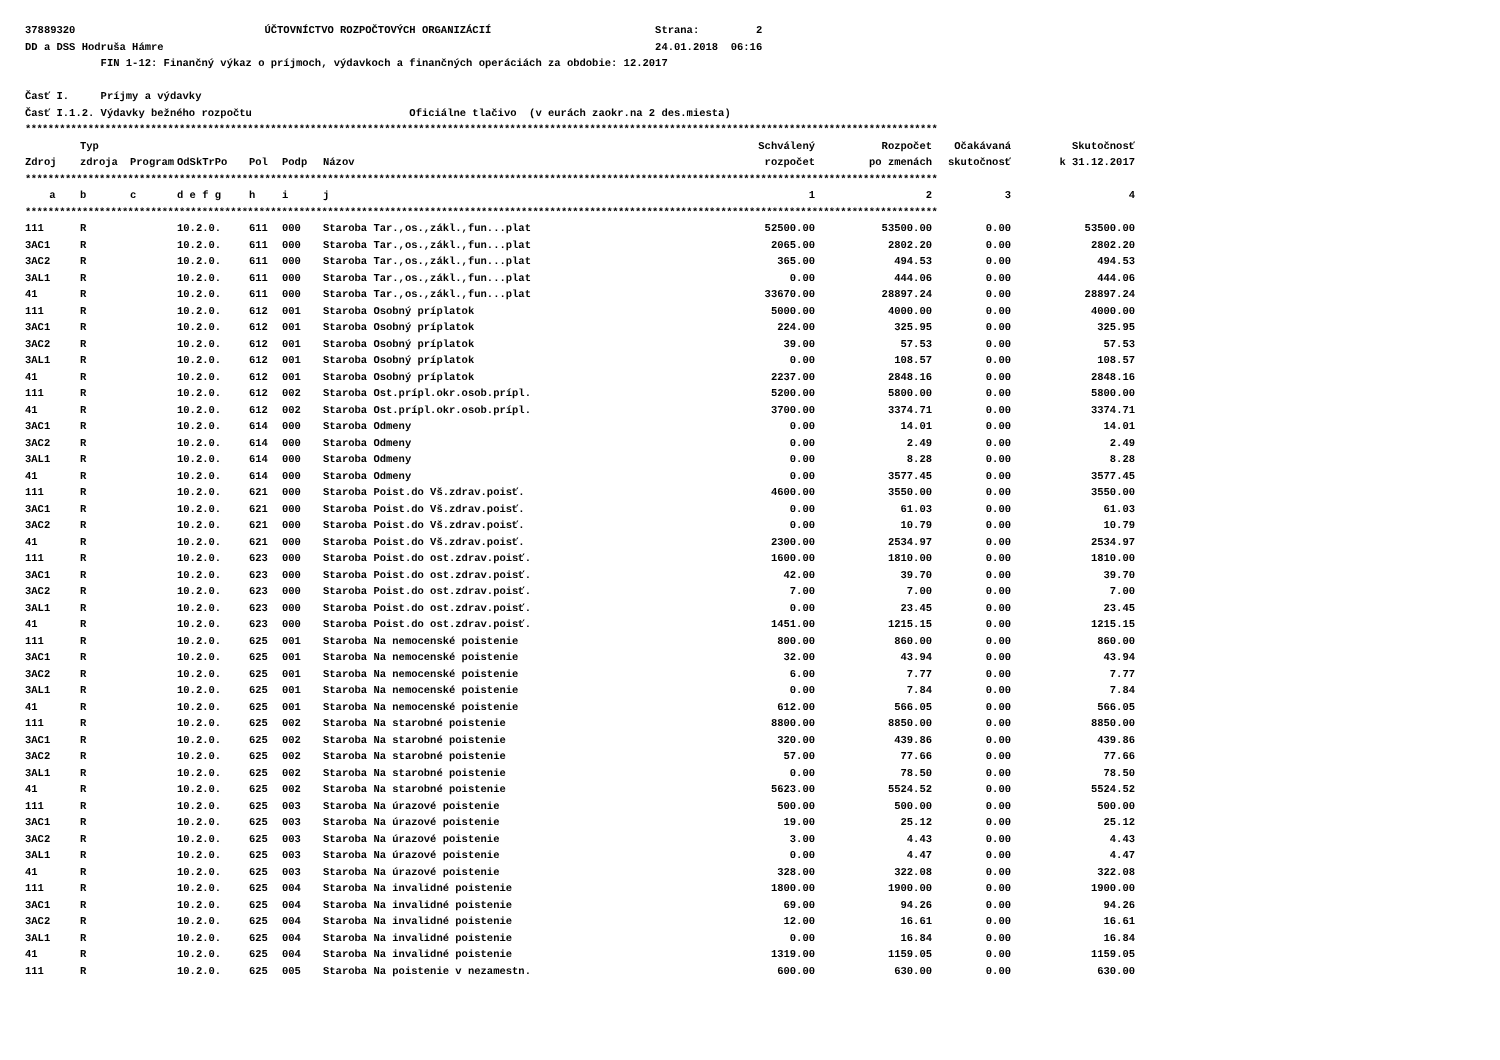37889320 ÚČTOVNÍCTVO ROZPOČTOVÝCH ORGANIZÁCIÍ Strana: 2
DD a DSS Hodruša Hámre 24.01.2018 06:16
FIN 1-12: Finančný výkaz o príjmoch, výdavkoch a finančných operáciách za obdobie: 12.2017
Časť I. Príjmy a výdavky
Časť I.1.2. Výdavky bežného rozpočtu Oficiálne tlačivo (v eurách zaokr.na 2 des.miesta)
| **************************************************************************************************************************************************************** | | | | | | | | | | |
| | Typ | | | | | | Schválený | Rozpočet | Očakávaná | Skutočnosť |
| Zdroj | zdroja | Program | OdSkTrPo | Pol | Podp | Názov | rozpočet | po zmenách | skutočnosť | k 31.12.2017 |
| **************************************************************************************************************************************************************** | | | | | | | | | | |
| a | b | c | d e f g | h | i | j | 1 | 2 | 3 | 4 |
| **************************************************************************************************************************************************************** | | | | | | | | | | |
| 111 | R | | 10.2.0. | 611 | 000 | Staroba Tar.,os.,zákl.,fun...plat | 52500.00 | 53500.00 | 0.00 | 53500.00 |
| 3AC1 | R | | 10.2.0. | 611 | 000 | Staroba Tar.,os.,zákl.,fun...plat | 2065.00 | 2802.20 | 0.00 | 2802.20 |
| 3AC2 | R | | 10.2.0. | 611 | 000 | Staroba Tar.,os.,zákl.,fun...plat | 365.00 | 494.53 | 0.00 | 494.53 |
| 3AL1 | R | | 10.2.0. | 611 | 000 | Staroba Tar.,os.,zákl.,fun...plat | 0.00 | 444.06 | 0.00 | 444.06 |
| 41 | R | | 10.2.0. | 611 | 000 | Staroba Tar.,os.,zákl.,fun...plat | 33670.00 | 28897.24 | 0.00 | 28897.24 |
| 111 | R | | 10.2.0. | 612 | 001 | Staroba Osobný príplatok | 5000.00 | 4000.00 | 0.00 | 4000.00 |
| 3AC1 | R | | 10.2.0. | 612 | 001 | Staroba Osobný príplatok | 224.00 | 325.95 | 0.00 | 325.95 |
| 3AC2 | R | | 10.2.0. | 612 | 001 | Staroba Osobný príplatok | 39.00 | 57.53 | 0.00 | 57.53 |
| 3AL1 | R | | 10.2.0. | 612 | 001 | Staroba Osobný príplatok | 0.00 | 108.57 | 0.00 | 108.57 |
| 41 | R | | 10.2.0. | 612 | 001 | Staroba Osobný príplatok | 2237.00 | 2848.16 | 0.00 | 2848.16 |
| 111 | R | | 10.2.0. | 612 | 002 | Staroba Ost.prípl.okr.osob.prípl. | 5200.00 | 5800.00 | 0.00 | 5800.00 |
| 41 | R | | 10.2.0. | 612 | 002 | Staroba Ost.prípl.okr.osob.prípl. | 3700.00 | 3374.71 | 0.00 | 3374.71 |
| 3AC1 | R | | 10.2.0. | 614 | 000 | Staroba Odmeny | 0.00 | 14.01 | 0.00 | 14.01 |
| 3AC2 | R | | 10.2.0. | 614 | 000 | Staroba Odmeny | 0.00 | 2.49 | 0.00 | 2.49 |
| 3AL1 | R | | 10.2.0. | 614 | 000 | Staroba Odmeny | 0.00 | 8.28 | 0.00 | 8.28 |
| 41 | R | | 10.2.0. | 614 | 000 | Staroba Odmeny | 0.00 | 3577.45 | 0.00 | 3577.45 |
| 111 | R | | 10.2.0. | 621 | 000 | Staroba Poist.do Vš.zdrav.poisť. | 4600.00 | 3550.00 | 0.00 | 3550.00 |
| 3AC1 | R | | 10.2.0. | 621 | 000 | Staroba Poist.do Vš.zdrav.poisť. | 0.00 | 61.03 | 0.00 | 61.03 |
| 3AC2 | R | | 10.2.0. | 621 | 000 | Staroba Poist.do Vš.zdrav.poisť. | 0.00 | 10.79 | 0.00 | 10.79 |
| 41 | R | | 10.2.0. | 621 | 000 | Staroba Poist.do Vš.zdrav.poisť. | 2300.00 | 2534.97 | 0.00 | 2534.97 |
| 111 | R | | 10.2.0. | 623 | 000 | Staroba Poist.do ost.zdrav.poisť. | 1600.00 | 1810.00 | 0.00 | 1810.00 |
| 3AC1 | R | | 10.2.0. | 623 | 000 | Staroba Poist.do ost.zdrav.poisť. | 42.00 | 39.70 | 0.00 | 39.70 |
| 3AC2 | R | | 10.2.0. | 623 | 000 | Staroba Poist.do ost.zdrav.poisť. | 7.00 | 7.00 | 0.00 | 7.00 |
| 3AL1 | R | | 10.2.0. | 623 | 000 | Staroba Poist.do ost.zdrav.poisť. | 0.00 | 23.45 | 0.00 | 23.45 |
| 41 | R | | 10.2.0. | 623 | 000 | Staroba Poist.do ost.zdrav.poisť. | 1451.00 | 1215.15 | 0.00 | 1215.15 |
| 111 | R | | 10.2.0. | 625 | 001 | Staroba Na nemocenské poistenie | 800.00 | 860.00 | 0.00 | 860.00 |
| 3AC1 | R | | 10.2.0. | 625 | 001 | Staroba Na nemocenské poistenie | 32.00 | 43.94 | 0.00 | 43.94 |
| 3AC2 | R | | 10.2.0. | 625 | 001 | Staroba Na nemocenské poistenie | 6.00 | 7.77 | 0.00 | 7.77 |
| 3AL1 | R | | 10.2.0. | 625 | 001 | Staroba Na nemocenské poistenie | 0.00 | 7.84 | 0.00 | 7.84 |
| 41 | R | | 10.2.0. | 625 | 001 | Staroba Na nemocenské poistenie | 612.00 | 566.05 | 0.00 | 566.05 |
| 111 | R | | 10.2.0. | 625 | 002 | Staroba Na starobné poistenie | 8800.00 | 8850.00 | 0.00 | 8850.00 |
| 3AC1 | R | | 10.2.0. | 625 | 002 | Staroba Na starobné poistenie | 320.00 | 439.86 | 0.00 | 439.86 |
| 3AC2 | R | | 10.2.0. | 625 | 002 | Staroba Na starobné poistenie | 57.00 | 77.66 | 0.00 | 77.66 |
| 3AL1 | R | | 10.2.0. | 625 | 002 | Staroba Na starobné poistenie | 0.00 | 78.50 | 0.00 | 78.50 |
| 41 | R | | 10.2.0. | 625 | 002 | Staroba Na starobné poistenie | 5623.00 | 5524.52 | 0.00 | 5524.52 |
| 111 | R | | 10.2.0. | 625 | 003 | Staroba Na úrazové poistenie | 500.00 | 500.00 | 0.00 | 500.00 |
| 3AC1 | R | | 10.2.0. | 625 | 003 | Staroba Na úrazové poistenie | 19.00 | 25.12 | 0.00 | 25.12 |
| 3AC2 | R | | 10.2.0. | 625 | 003 | Staroba Na úrazové poistenie | 3.00 | 4.43 | 0.00 | 4.43 |
| 3AL1 | R | | 10.2.0. | 625 | 003 | Staroba Na úrazové poistenie | 0.00 | 4.47 | 0.00 | 4.47 |
| 41 | R | | 10.2.0. | 625 | 003 | Staroba Na úrazové poistenie | 328.00 | 322.08 | 0.00 | 322.08 |
| 111 | R | | 10.2.0. | 625 | 004 | Staroba Na invalidné poistenie | 1800.00 | 1900.00 | 0.00 | 1900.00 |
| 3AC1 | R | | 10.2.0. | 625 | 004 | Staroba Na invalidné poistenie | 69.00 | 94.26 | 0.00 | 94.26 |
| 3AC2 | R | | 10.2.0. | 625 | 004 | Staroba Na invalidné poistenie | 12.00 | 16.61 | 0.00 | 16.61 |
| 3AL1 | R | | 10.2.0. | 625 | 004 | Staroba Na invalidné poistenie | 0.00 | 16.84 | 0.00 | 16.84 |
| 41 | R | | 10.2.0. | 625 | 004 | Staroba Na invalidné poistenie | 1319.00 | 1159.05 | 0.00 | 1159.05 |
| 111 | R | | 10.2.0. | 625 | 005 | Staroba Na poistenie v nezamestn. | 600.00 | 630.00 | 0.00 | 630.00 |